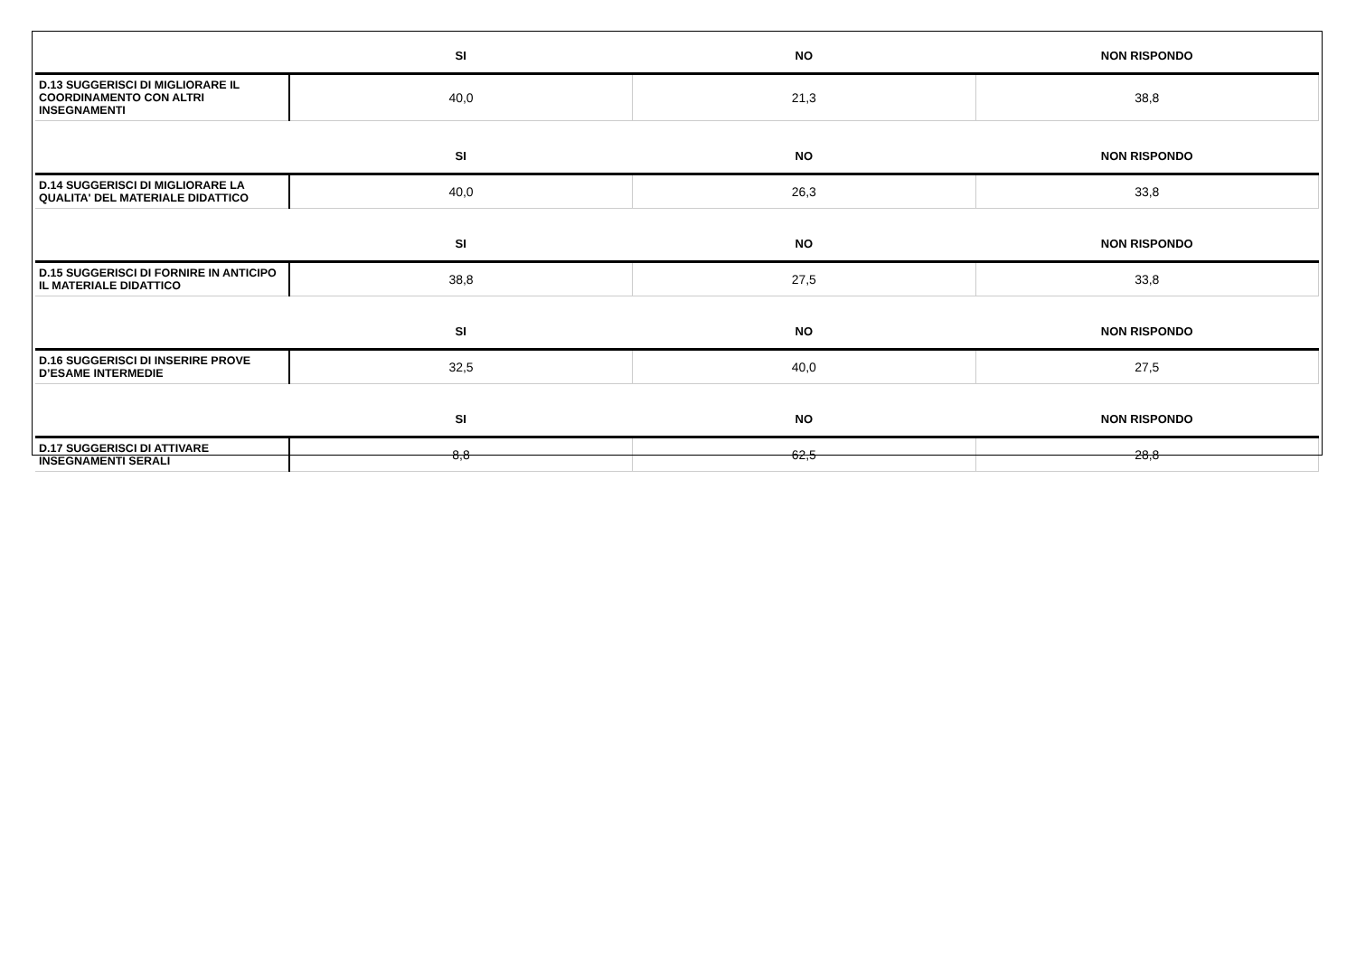| | SI | NO | NON RISPONDO |
| --- | --- | --- | --- |
| D.13 SUGGERISCI DI MIGLIORARE IL COORDINAMENTO CON ALTRI INSEGNAMENTI | 40,0 | 21,3 | 38,8 |
| | SI | NO | NON RISPONDO |
| D.14 SUGGERISCI DI MIGLIORARE LA QUALITA' DEL MATERIALE DIDATTICO | 40,0 | 26,3 | 33,8 |
| | SI | NO | NON RISPONDO |
| D.15 SUGGERISCI DI FORNIRE IN ANTICIPO IL MATERIALE DIDATTICO | 38,8 | 27,5 | 33,8 |
| | SI | NO | NON RISPONDO |
| D.16 SUGGERISCI DI INSERIRE PROVE D’ESAME INTERMEDIE | 32,5 | 40,0 | 27,5 |
| | SI | NO | NON RISPONDO |
| D.17 SUGGERISCI DI ATTIVARE INSEGNAMENTI SERALI | 8,8 | 62,5 | 28,8 |